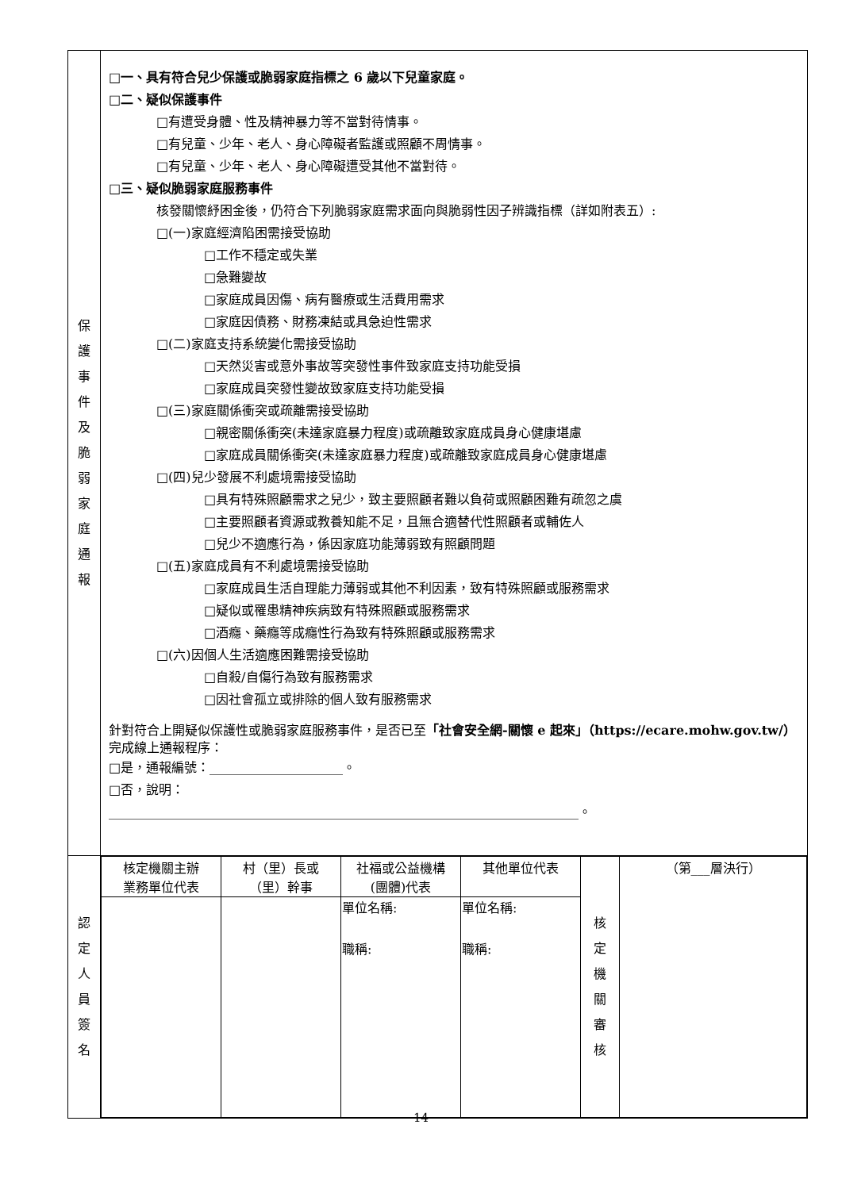| 保 護 事 件 及 脆 弱 家 庭 通 報 | □一、具有符合兒少保護或脆弱家庭指標之 6 歲以下兒童家庭。 □二、疑似保護事件 □有遭受身體、性及精神暴力等不當對待情事。 □有兒童、少年、老人、身心障礙者監護或照顧不周情事。 □有兒童、少年、老人、身心障礙遭受其他不當對待。 □三、疑似脆弱家庭服務事件 核發關懷紓困金後，仍符合下列脆弱家庭需求面向與脆弱性因子辨識指標（詳如附表五）: □(一)家庭經濟陷困需接受協助 □工作不穩定或失業 □急難變故 □家庭成員因傷、病有醫療或生活費用需求 □家庭因債務、財務凍結或具急迫性需求 □(二)家庭支持系統變化需接受協助 □天然災害或意外事故等突發性事件致家庭支持功能受損 □家庭成員突發性變故致家庭支持功能受損 □(三)家庭關係衝突或疏離需接受協助 □親密關係衝突(未達家庭暴力程度)或疏離致家庭成員身心健康堪慮 □家庭成員關係衝突(未達家庭暴力程度)或疏離致家庭成員身心健康堪慮 □(四)兒少發展不利處境需接受協助 □具有特殊照顧需求之兒少，致主要照顧者難以負荷或照顧困難有疏忽之虞 □主要照顧者資源或教養知能不足，且無合適替代性照顧者或輔佐人 □兒少不適應行為，係因家庭功能薄弱致有照顧問題 □(五)家庭成員有不利處境需接受協助 □家庭成員生活自理能力薄弱或其他不利因素，致有特殊照顧或服務需求 □疑似或罹患精神疾病致有特殊照顧或服務需求 □酒癮、藥癮等成癮性行為致有特殊照顧或服務需求 □(六)因個人生活適應困難需接受協助 □自殺/自傷行為致有服務需求 □因社會孤立或排除的個人致有服務需求 針對符合上開疑似保護性或脆弱家庭服務事件，是否已至 「社會安全網-關懷 e 起來」（https://ecare.mohw.gov.tw/） 完成線上通報程序： □是，通報編號：_____________________。 □否，說明： __________________________________________________________________________。 |
| 認 定 人 員 簽 名 | / 核定機關主辦 業務單位代表 / 村（里）長或 （里）幹事 / 社福或公益機構 (團體)代表 / 其他單位代表 / 核 定 機 關 審 核 / （第___層決行） / / / / 單位名稱: 職稱: / 單位名稱: 職稱: / / / |
14